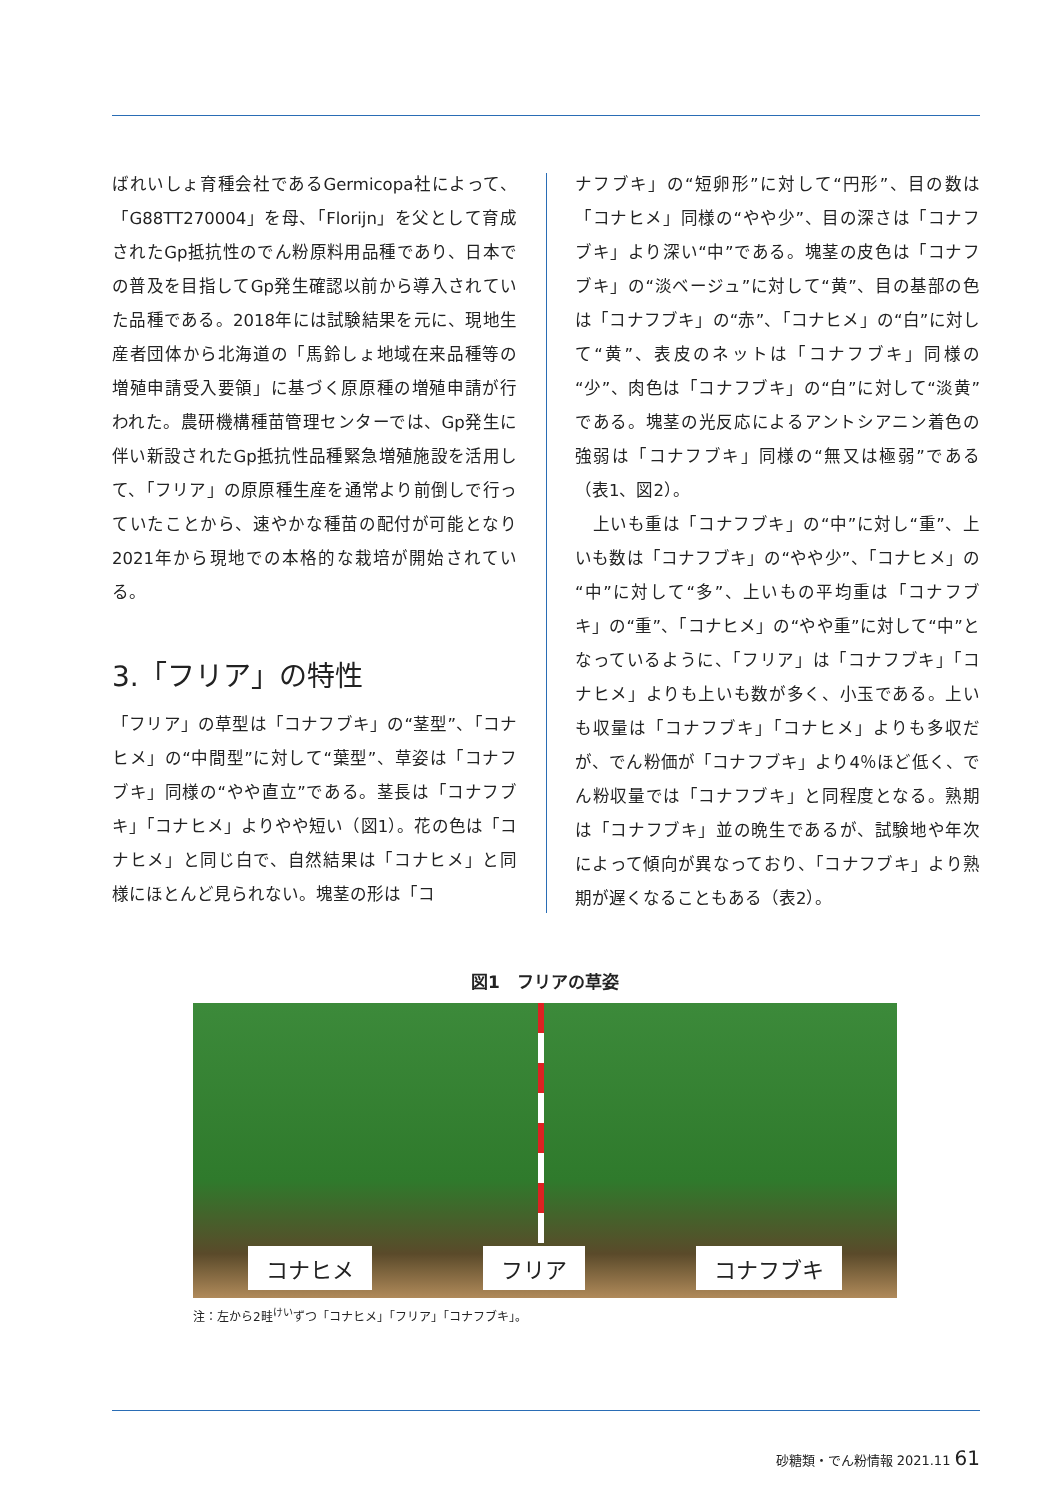ばれいしょ育種会社であるGermicopa社によって、「G88TT270004」を母、「Florijn」を父として育成されたGp抵抗性のでん粉原料用品種であり、日本での普及を目指してGp発生確認以前から導入されていた品種である。2018年には試験結果を元に、現地生産者団体から北海道の「馬鈴しょ地域在来品種等の増殖申請受入要領」に基づく原原種の増殖申請が行われた。農研機構種苗管理センターでは、Gp発生に伴い新設されたGp抵抗性品種緊急増殖施設を活用して、「フリア」の原原種生産を通常より前倒しで行っていたことから、速やかな種苗の配付が可能となり2021年から現地での本格的な栽培が開始されている。
3.「フリア」の特性
「フリア」の草型は「コナフブキ」の“茎型”、「コナヒメ」の“中間型”に対して“葉型”、草姿は「コナフブキ」同様の“やや直立”である。茎長は「コナフブキ」「コナヒメ」よりやや短い（図1）。花の色は「コナヒメ」と同じ白で、自然結果は「コナヒメ」と同様にほとんど見られない。塊茎の形は「コ
ナフブキ」の“短卵形”に対して“円形”、目の数は「コナヒメ」同様の“やや少”、目の深さは「コナフブキ」より深い“中”である。塊茎の皮色は「コナフブキ」の“淡ベージュ”に対して“黄”、目の基部の色は「コナフブキ」の“赤”、「コナヒメ」の“白”に対して“黄”、表皮のネットは「コナフブキ」同様の“少”、肉色は「コナフブキ」の“白”に対して“淡黄”である。塊茎の光反応によるアントシアニン着色の強弱は「コナフブキ」同様の“無又は極弱”である（表1、図2）。
　上いも重は「コナフブキ」の“中”に対し“重”、上いも数は「コナフブキ」の“やや少”、「コナヒメ」の“中”に対して“多”、上いもの平均重は「コナフブキ」の“重”、「コナヒメ」の“やや重”に対して“中”となっているように、「フリア」は「コナフブキ」「コナヒメ」よりも上いも数が多く、小玉である。上いも収量は「コナフブキ」「コナヒメ」よりも多収だが、でん粉価が「コナフブキ」より4％ほど低く、でん粉収量では「コナフブキ」と同程度となる。熟期は「コナフブキ」並の晩生であるが、試験地や年次によって傾向が異なっており、「コナフブキ」より熟期が遅くなることもある（表2）。
図1　フリアの草姿
コナヒメ フリア コナフブキ
注：左から2畦<sup>けい</sup>ずつ「コナヒメ」「フリア」「コナフブキ」。
砂糖類・でん粉情報 2021.11 61